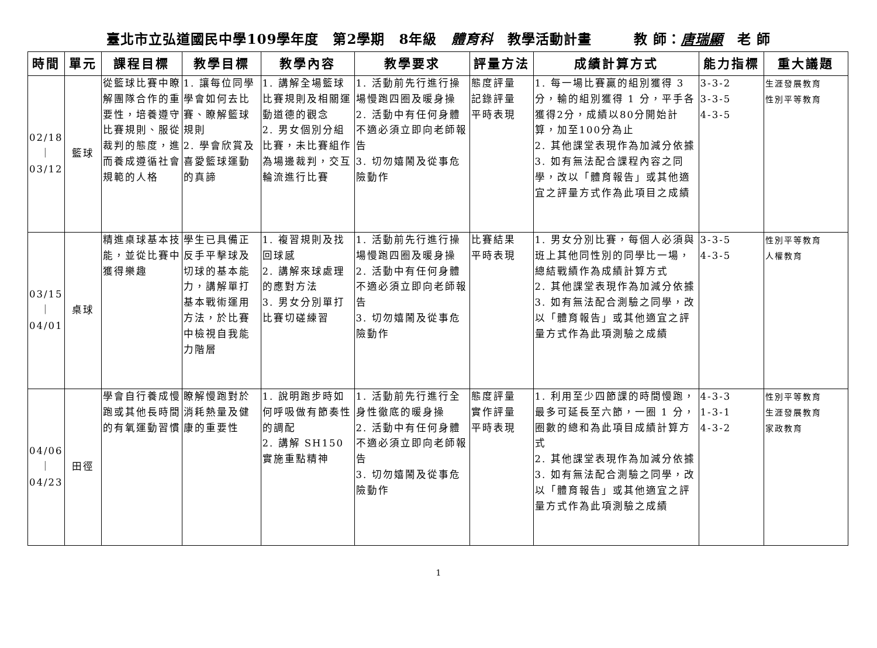臺北市立弘道國民中學109學年度　第2學期　8年級　體育科　教學活動計畫　　　教 師：唐瑞顯　老 師
| 時間 | 單元 | 課程目標 | 教學目標 | 教學內容 | 教學要求 | 評量方法 | 成績計算方式 | 能力指標 | 重大議題 |
| --- | --- | --- | --- | --- | --- | --- | --- | --- | --- |
| 02/18 ｜ 03/12 | 籃球 | 從籃球比賽中瞭解團隊合作的重要性，培養遵守比賽規則、服從裁判的態度，進而養成遵循社會規範的人格 | 1. 讓每位同學學會如何去比賽、瞭解籃球規則 2. 學會欣賞及喜愛籃球運動的真諦 | 1. 講解全場籃球比賽規則及相關運動道德的觀念 2. 男女個別分組比賽，未比賽組作為場邊裁判，交互輪流進行比賽 | 1. 活動前先行進行操場慢跑四圈及暖身操 2. 活動中有任何身體不適必須立即向老師報告 3. 切勿嬉鬧及從事危險動作 | 態度評量 記錄評量 平時表現 | 1. 每一場比賽贏的組別獲得 3 分，輸的組別獲得 1 分，平手各獲得2分，成績以80分開始計算，加至100分為止 2. 其他課堂表現作為加減分依據 3. 如有無法配合課程內容之同學，改以「體育報告」或其他適宜之評量方式作為此項目之成績 | 3-3-2 3-3-5 4-3-5 | 生涯發展教育 性別平等教育 |
| 03/15 ｜ 04/01 | 桌球 | 精進桌球基本技能，並從比賽中獲得樂趣 | 學生已具備正反手平擊球及切球的基本能力，講解單打基本戰術運用方法，於比賽中檢視自我能力階層 | 1. 複習規則及找回球感 2. 講解來球處理的應對方法 3. 男女分別單打比賽切磋練習 | 1. 活動前先行進行操場慢跑四圈及暖身操 2. 活動中有任何身體不適必須立即向老師報告 3. 切勿嬉鬧及從事危險動作 | 比賽結果 平時表現 | 1. 男女分別比賽，每個人必須與班上其他同性別的同學比一場，總結戰績作為成績計算方式 2. 其他課堂表現作為加減分依據 3. 如有無法配合測驗之同學，改以「體育報告」或其他適宜之評量方式作為此項測驗之成績 | 3-3-5 4-3-5 | 性別平等教育 人權教育 |
| 04/06 ｜ 04/23 | 田徑 | 學會自行養成慢跑或其他長時間的有氧運動習慣 | 瞭解慢跑對於消耗熱量及健康的重要性 | 1. 說明跑步時如何呼吸做有節奏性的調配 2. 講解 SH150 實施重點精神 | 1. 活動前先行進行全身性徹底的暖身操 2. 活動中有任何身體不適必須立即向老師報告 3. 切勿嬉鬧及從事危險動作 | 態度評量 實作評量 平時表現 | 1. 利用至少四節課的時間慢跑，最多可延長至六節，一圈 1 分，圈數的總和為此項目成績計算方式 2. 其他課堂表現作為加減分依據 3. 如有無法配合測驗之同學，改以「體育報告」或其他適宜之評量方式作為此項測驗之成績 | 4-3-3 1-3-1 4-3-2 | 性別平等教育 生涯發展教育 家政教育 |
1